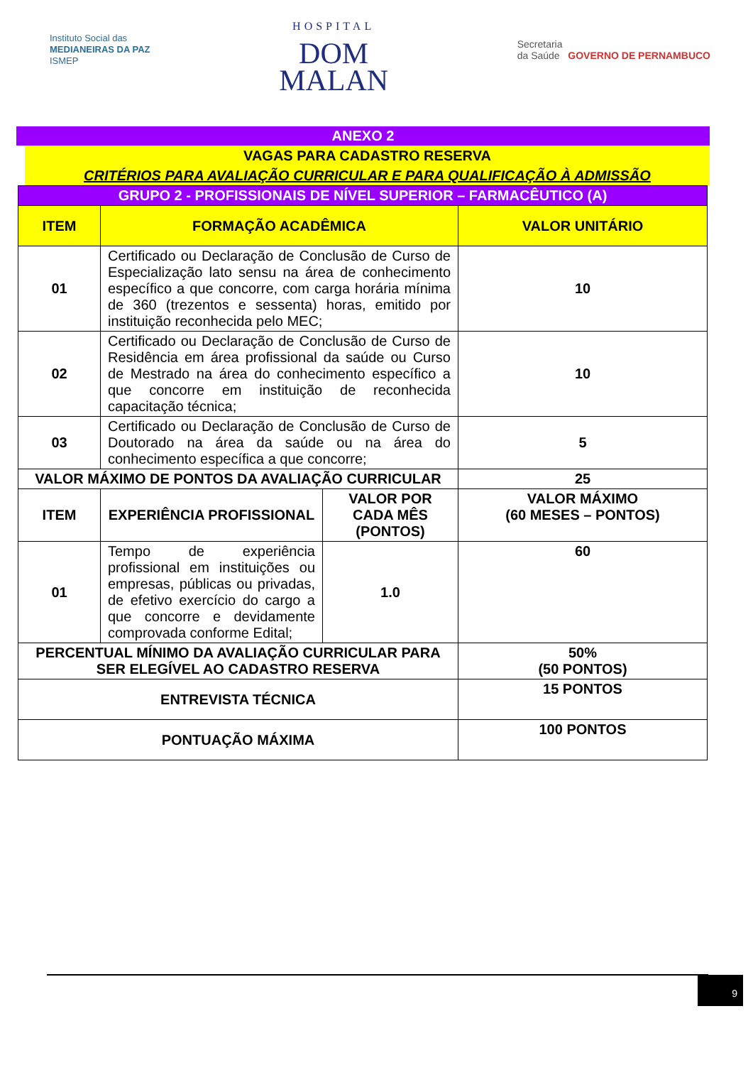Instituto Social das
MEDIANEIRAS DA PAZ
ISMEP
HOSPITAL
DOM
MALAN
Secretaria
da Saúde GOVERNO DE PERNAMBUCO
ANEXO 2
VAGAS PARA CADASTRO RESERVA
CRITÉRIOS PARA AVALIAÇÃO CURRICULAR E PARA QUALIFICAÇÃO À ADMISSÃO
| GRUPO 2 - PROFISSIONAIS DE NÍVEL SUPERIOR – FARMACÊUTICO (A) | | | |
| ITEM | FORMAÇÃO ACADÊMICA | | VALOR UNITÁRIO |
| 01 | Certificado ou Declaração de Conclusão de Curso de Especialização lato sensu na área de conhecimento específico a que concorre, com carga horária mínima de 360 (trezentos e sessenta) horas, emitido por instituição reconhecida pelo MEC; | | 10 |
| 02 | Certificado ou Declaração de Conclusão de Curso de Residência em área profissional da saúde ou Curso de Mestrado na área do conhecimento específico a que concorre em instituição de reconhecida capacitação técnica; | | 10 |
| 03 | Certificado ou Declaração de Conclusão de Curso de Doutorado na área da saúde ou na área do conhecimento específica a que concorre; | | 5 |
| VALOR MÁXIMO DE PONTOS DA AVALIAÇÃO CURRICULAR | | | 25 |
| ITEM | EXPERIÊNCIA PROFISSIONAL | VALOR POR CADA MÊS (PONTOS) | VALOR MÁXIMO (60 MESES – PONTOS) |
| 01 | Tempo de experiência profissional em instituições ou empresas, públicas ou privadas, de efetivo exercício do cargo a que concorre e devidamente comprovada conforme Edital; | 1.0 | 60 |
| PERCENTUAL MÍNIMO DA AVALIAÇÃO CURRICULAR PARA SER ELEGÍVEL AO CADASTRO RESERVA | | | 50% (50 PONTOS) |
| ENTREVISTA TÉCNICA | | | 15 PONTOS |
| PONTUAÇÃO MÁXIMA | | | 100 PONTOS |
9